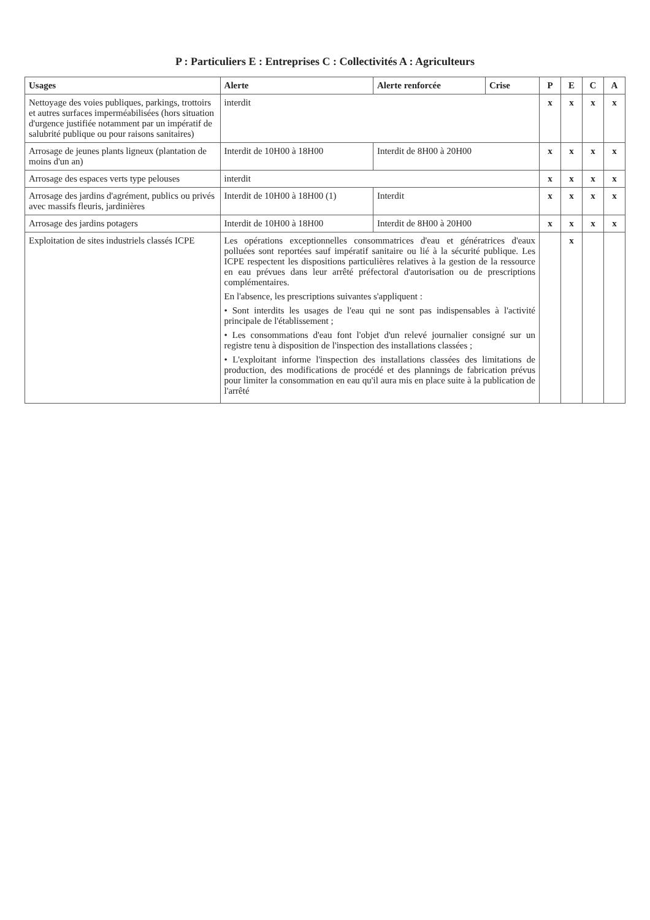P : Particuliers E : Entreprises C : Collectivités A : Agriculteurs
| Usages | Alerte | Alerte renforcée | Crise | P | E | C | A |
| --- | --- | --- | --- | --- | --- | --- | --- |
| Nettoyage des voies publiques, parkings, trottoirs et autres surfaces imperméabilisées (hors situation d'urgence justifiée notamment par un impératif de salubrité publique ou pour raisons sanitaires) | interdit | | | x | x | x | x |
| Arrosage de jeunes plants ligneux (plantation de moins d'un an) | Interdit de 10H00 à 18H00 | Interdit de 8H00 à 20H00 | | x | x | x | x |
| Arrosage des espaces verts type pelouses | interdit | | | x | x | x | x |
| Arrosage des jardins d'agrément, publics ou privés avec massifs fleuris, jardinières | Interdit de 10H00 à 18H00 (1) | Interdit | | x | x | x | x |
| Arrosage des jardins potagers | Interdit de 10H00 à 18H00 | Interdit de 8H00 à 20H00 | | x | x | x | x |
| Exploitation de sites industriels classés ICPE | Les opérations exceptionnelles consommatrices d'eau et génératrices d'eaux polluées sont reportées sauf impératif sanitaire ou lié à la sécurité publique. Les ICPE respectent les dispositions particulières relatives à la gestion de la ressource en eau prévues dans leur arrêté préfectoral d'autorisation ou de prescriptions complémentaires. En l'absence, les prescriptions suivantes s'appliquent : • Sont interdits les usages de l'eau qui ne sont pas indispensables à l'activité principale de l'établissement ; • Les consommations d'eau font l'objet d'un relevé journalier consigné sur un registre tenu à disposition de l'inspection des installations classées ; • L'exploitant informe l'inspection des installations classées des limitations de production, des modifications de procédé et des plannings de fabrication prévus pour limiter la consommation en eau qu'il aura mis en place suite à la publication de l'arrêté | | | | x | | |